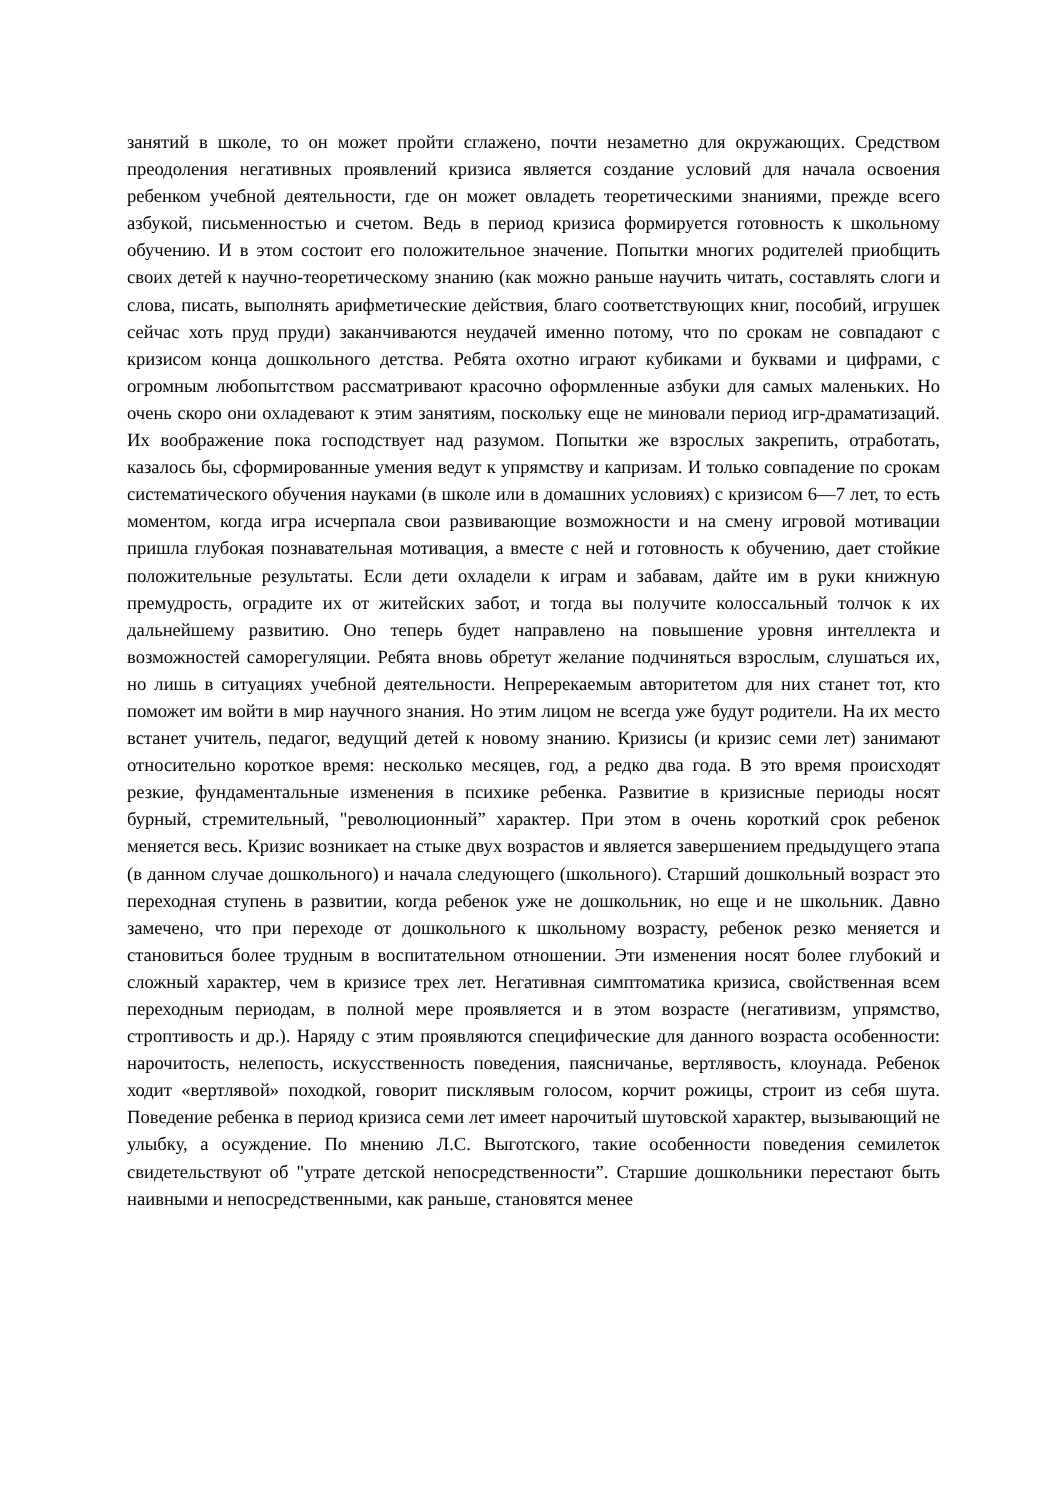занятий в школе, то он может пройти сглажено, почти незаметно для окружающих. Средством преодоления негативных проявлений кризиса является создание условий для начала освоения ребенком учебной деятельности, где он может овладеть теоретическими знаниями, прежде всего азбукой, письменностью и счетом. Ведь в период кризиса формируется готовность к школьному обучению. И в этом состоит его положительное значение. Попытки многих родителей приобщить своих детей к научно-теоретическому знанию (как можно раньше научить читать, составлять слоги и слова, писать, выполнять арифметические действия, благо соответствующих книг, пособий, игрушек сейчас хоть пруд пруди) заканчиваются неудачей именно потому, что по срокам не совпадают с кризисом конца дошкольного детства. Ребята охотно играют кубиками и буквами и цифрами, с огромным любопытством рассматривают красочно оформленные азбуки для самых маленьких. Но очень скоро они охладевают к этим занятиям, поскольку еще не миновали период игр-драматизаций. Их воображение пока господствует над разумом. Попытки же взрослых закрепить, отработать, казалось бы, сформированные умения ведут к упрямству и капризам. И только совпадение по срокам систематического обучения науками (в школе или в домашних условиях) с кризисом 6—7 лет, то есть моментом, когда игра исчерпала свои развивающие возможности и на смену игровой мотивации пришла глубокая познавательная мотивация, а вместе с ней и готовность к обучению, дает стойкие положительные результаты. Если дети охладели к играм и забавам, дайте им в руки книжную премудрость, оградите их от житейских забот, и тогда вы получите колоссальный толчок к их дальнейшему развитию. Оно теперь будет направлено на повышение уровня интеллекта и возможностей саморегуляции. Ребята вновь обретут желание подчиняться взрослым, слушаться их, но лишь в ситуациях учебной деятельности. Непререкаемым авторитетом для них станет тот, кто поможет им войти в мир научного знания. Но этим лицом не всегда уже будут родители. На их место встанет учитель, педагог, ведущий детей к новому знанию. Кризисы (и кризис семи лет) занимают относительно короткое время: несколько месяцев, год, а редко два года. В это время происходят резкие, фундаментальные изменения в психике ребенка. Развитие в кризисные периоды носят бурный, стремительный, "революционный” характер. При этом в очень короткий срок ребенок меняется весь. Кризис возникает на стыке двух возрастов и является завершением предыдущего этапа (в данном случае дошкольного) и начала следующего (школьного). Старший дошкольный возраст это переходная ступень в развитии, когда ребенок уже не дошкольник, но еще и не школьник. Давно замечено, что при переходе от дошкольного к школьному возрасту, ребенок резко меняется и становиться более трудным в воспитательном отношении. Эти изменения носят более глубокий и сложный характер, чем в кризисе трех лет. Негативная симптоматика кризиса, свойственная всем переходным периодам, в полной мере проявляется и в этом возрасте (негативизм, упрямство, строптивость и др.). Наряду с этим проявляются специфические для данного возраста особенности: нарочитость, нелепость, искусственность поведения, паясничанье, вертлявость, клоунада. Ребенок ходит «вертлявой» походкой, говорит писклявым голосом, корчит рожицы, строит из себя шута. Поведение ребенка в период кризиса семи лет имеет нарочитый шутовской характер, вызывающий не улыбку, а осуждение. По мнению Л.С. Выготского, такие особенности поведения семилеток свидетельствуют об "утрате детской непосредственности”. Старшие дошкольники перестают быть наивными и непосредственными, как раньше, становятся менее